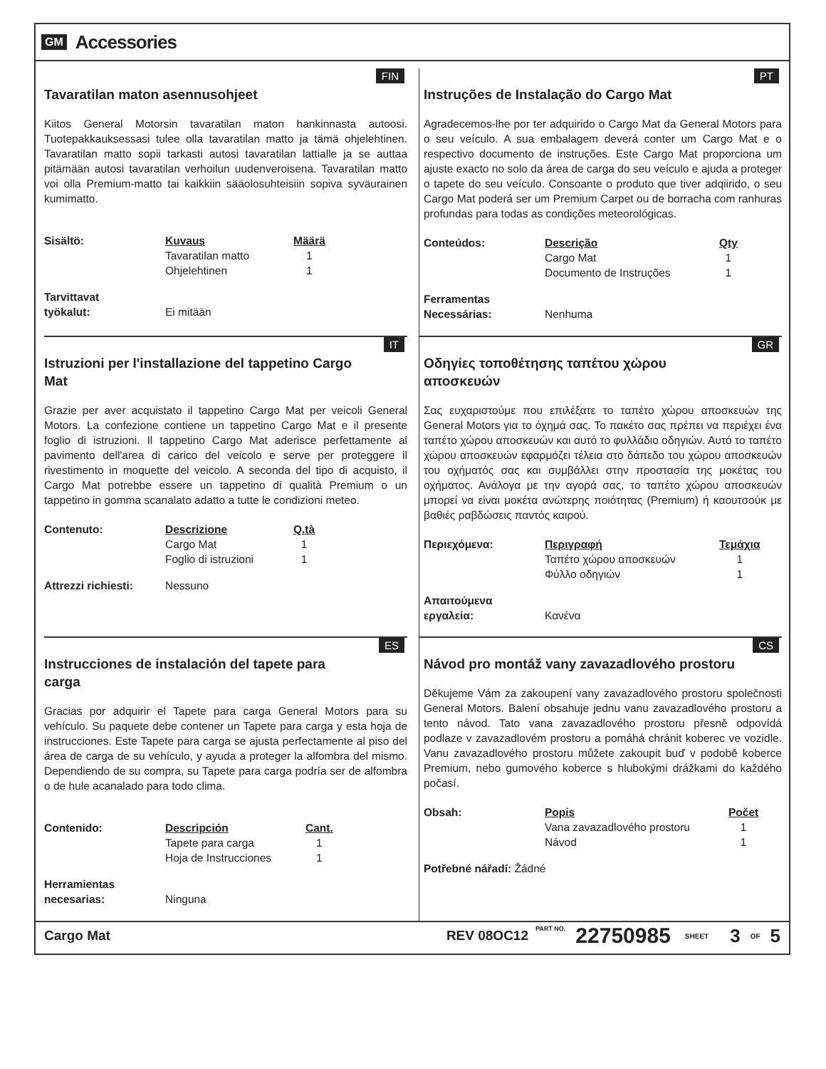GM Accessories
FIN
Tavaratilan maton asennusohjeet
Kiitos General Motorsin tavaratilan maton hankinnasta autoosi. Tuotepakkauksessasi tulee olla tavaratilan matto ja tämä ohjelehtinen. Tavaratilan matto sopii tarkasti autosi tavaratilan lattialle ja se auttaa pitämään autosi tavaratilan verhoilun uudenveroisena. Tavaratilan matto voi olla Premium-matto tai kaikkiin sääolosuhteisiin sopiva syväurainen kumimatto.
| Sisältö: | Kuvaus | Määrä |
| | Tavaratilan matto | 1 |
| | Ohjelehtinen | 1 |
| Tarvittavat työkalut: | Ei mitään |
PT
Instruções de Instalação do Cargo Mat
Agradecemos-lhe por ter adquirido o Cargo Mat da General Motors para o seu veículo. A sua embalagem deverá conter um Cargo Mat e o respectivo documento de instruções. Este Cargo Mat proporciona um ajuste exacto no solo da área de carga do seu veículo e ajuda a proteger o tapete do seu veículo. Consoante o produto que tiver adqiirido, o seu Cargo Mat poderá ser um Premium Carpet ou de borracha com ranhuras profundas para todas as condições meteorológicas.
| Conteúdos: | Descrição | Qty |
| | Cargo Mat | 1 |
| | Documento de Instruções | 1 |
| Ferramentas Necessárias: | Nenhuma |
IT
Istruzioni per l'installazione del tappetino Cargo Mat
Grazie per aver acquistato il tappetino Cargo Mat per veicoli General Motors. La confezione contiene un tappetino Cargo Mat e il presente foglio di istruzioni. Il tappetino Cargo Mat aderisce perfettamente al pavimento dell'area di carico del veicolo e serve per proteggere il rivestimento in moquette del veicolo. A seconda del tipo di acquisto, il Cargo Mat potrebbe essere un tappetino di qualità Premium o un tappetino in gomma scanalato adatto a tutte le condizioni meteo.
| Contenuto: | Descrizione | Q.tà |
| | Cargo Mat | 1 |
| | Foglio di istruzioni | 1 |
| Attrezzi richiesti: | Nessuno |
GR
Οδηγίες τοποθέτησης ταπέτου χώρου αποσκευών
Σας ευχαριστούμε που επιλέξατε το ταπέτο χώρου αποσκευών της General Motors για το όχημά σας. Το πακέτο σας πρέπει να περιέχει ένα ταπέτο χώρου αποσκευών και αυτό το φυλλάδιο οδηγιών. Αυτό το ταπέτο χώρου αποσκευών εφαρμόζει τέλεια στο δάπεδο του χώρου αποσκευών του οχήματός σας και συμβάλλει στην προστασία της μοκέτας του οχήματος. Ανάλογα με την αγορά σας, το ταπέτο χώρου αποσκευών μπορεί να είναι μοκέτα ανώτερης ποιότητας (Premium) ή καουτσούκ με βαθιές ραβδώσεις παντός καιρού.
| Περιεχόμενα: | Περιγραφή | Τεμάχια |
| | Ταπέτο χώρου αποσκευών | 1 |
| | Φύλλο οδηγιών | 1 |
| Απαιτούμενα εργαλεία: | Κανένα |
ES
Instrucciones de instalación del tapete para carga
Gracias por adquirir el Tapete para carga General Motors para su vehículo. Su paquete debe contener un Tapete para carga y esta hoja de instrucciones. Este Tapete para carga se ajusta perfectamente al piso del área de carga de su vehículo, y ayuda a proteger la alfombra del mismo. Dependiendo de su compra, su Tapete para carga podría ser de alfombra o de hule acanalado para todo clima.
| Contenido: | Descripción | Cant. |
| | Tapete para carga | 1 |
| | Hoja de Instrucciones | 1 |
| Herramientas necesarias: | Ninguna |
CS
Návod pro montáž vany zavazadlového prostoru
Děkujeme Vám za zakoupení vany zavazadlového prostoru společnosti General Motors. Balení obsahuje jednu vanu zavazadlového prostoru a tento návod. Tato vana zavazadlového prostoru přesně odpovídá podlaze v zavazadlovém prostoru a pomáhá chránit koberec ve vozidle. Vanu zavazadlového prostoru můžete zakoupit buď v podobě koberce Premium, nebo gumového koberce s hlubokými drážkami do každého počasí.
| Obsah: | Popis | Počet |
| | Vana zavazadlového prostoru | 1 |
| | Návod | 1 |
| Potřebné nářadí: | Žádné |
Cargo Mat REV 08OC12 PART NO. 22750985 SHEET 3 OF 5